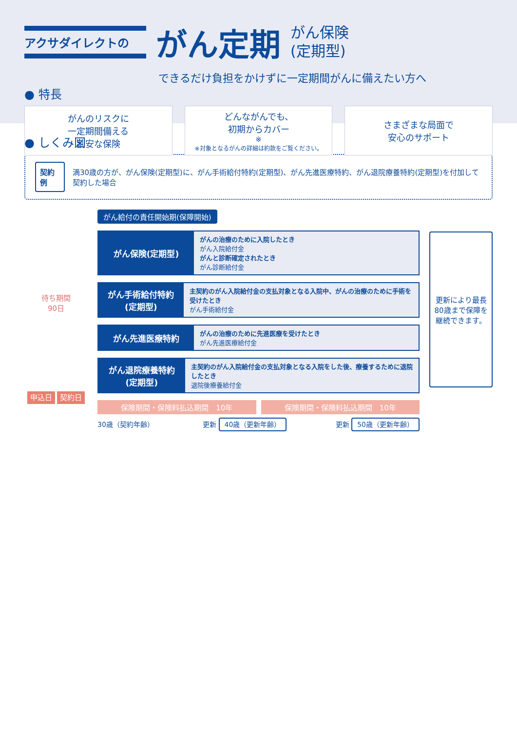アクサダイレクトの
がん定期
がん保険
(定期型)
できるだけ負担をかけずに一定期間がんに備えたい方へ
● 特長
がんのリスクに
一定期間備える
割安な保険
どんながんでも、
初期からカバー<sup>※</sup>
※対象となるがんの詳細は約款をご覧ください。
さまざまな局面で
安心のサポート
● しくみ図
契約例 満30歳の方が、がん保険(定期型)に、がん手術給付特約(定期型)、がん先進医療特約、がん退院療養特約(定期型)を付加して契約した場合
待ち期間
90日
申込日 契約日
がん給付の責任開始期(保障開始)
がん保険(定期型)
がんの治療のために入院したとき
がん入院給付金
がんと診断確定されたとき
がん診断給付金
がん手術給付特約
(定期型)
主契約のがん入院給付金の支払対象となる入院中、がんの治療のために手術を受けたとき
がん手術給付金
がん先進医療特約
がんの治療のために先進医療を受けたとき
がん先進医療給付金
がん退院療養特約
(定期型)
主契約のがん入院給付金の支払対象となる入院をした後、療養するために退院したとき
退院後療養給付金
保険期間・保険料払込期間　10年 保険期間・保険料払込期間　10年
30歳（契約年齢） 更新 40歳（更新年齢） 更新 50歳（更新年齢）
更新により最長80歳まで保障を継続できます。